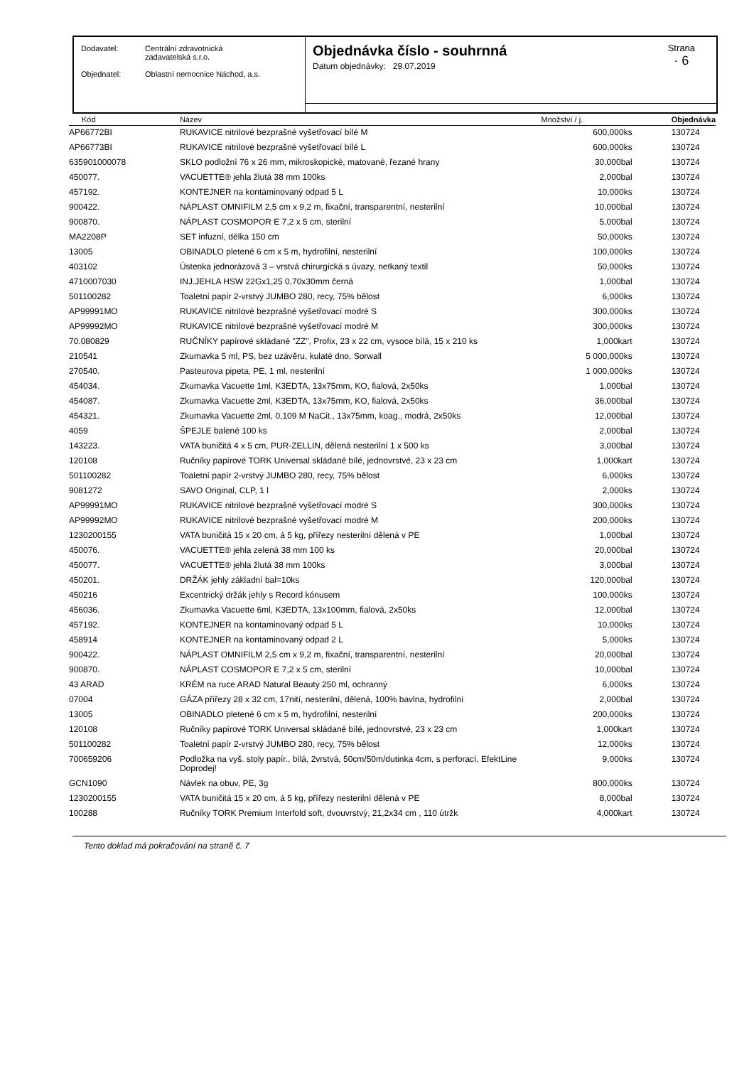| Dodavatel: | Centrální zdravotnická zadavatelská s.r.o. |
| Objednatel: | Oblastní nemocnice Náchod, a.s. |
Objednávka číslo - souhrnná
Datum objednávky: 29.07.2019
Strana
· 6
| Kód | Název | Množství / j. | Objednávka |
| --- | --- | --- | --- |
| AP66772BI | RUKAVICE nitrilové bezprašné vyšetřovací bílé M | 600,000ks | 130724 |
| AP66773BI | RUKAVICE nitrilové bezprašné vyšetřovací bílé L | 600,000ks | 130724 |
| 635901000078 | SKLO podložní 76 x 26 mm, mikroskopické, matované, řezané hrany | 30,000bal | 130724 |
| 450077. | VACUETTE® jehla žlutá 38 mm 100ks | 2,000bal | 130724 |
| 457192. | KONTEJNER na kontaminovaný odpad 5 L | 10,000ks | 130724 |
| 900422. | NÁPLAST OMNIFILM 2,5 cm x 9,2 m, fixační, transparentní, nesterilní | 10,000bal | 130724 |
| 900870. | NÁPLAST COSMOPOR E 7,2 x 5 cm, sterilní | 5,000bal | 130724 |
| MA2208P | SET infuzní, délka 150 cm | 50,000ks | 130724 |
| 13005 | OBINADLO pletené 6 cm x 5 m, hydrofilní, nesterilní | 100,000ks | 130724 |
| 403102 | Ústenka jednorázová 3 – vrstvá chirurgická s úvazy, netkaný textil | 50,000ks | 130724 |
| 4710007030 | INJ.JEHLA HSW 22Gx1,25 0,70x30mm černá | 1,000bal | 130724 |
| 501100282 | Toaletní papír 2-vrstvý JUMBO 280, recy, 75% bělost | 6,000ks | 130724 |
| AP99991MO | RUKAVICE nitrilové bezprašné vyšetřovací modré S | 300,000ks | 130724 |
| AP99992MO | RUKAVICE nitrilové bezprašné vyšetřovací modré M | 300,000ks | 130724 |
| 70.080829 | RUČNÍKY papírové skládané "ZZ", Profix, 23 x 22 cm, vysoce bílá, 15 x 210 ks | 1,000kart | 130724 |
| 210541 | Zkumavka 5 ml, PS, bez uzávěru, kulaté dno, Sorwall | 5 000,000ks | 130724 |
| 270540. | Pasteurova pipeta, PE, 1 ml, nesterilní | 1 000,000ks | 130724 |
| 454034. | Zkumavka Vacuette 1ml, K3EDTA, 13x75mm, KO, fialová, 2x50ks | 1,000bal | 130724 |
| 454087. | Zkumavka Vacuette 2ml, K3EDTA, 13x75mm, KO, fialová, 2x50ks | 36,000bal | 130724 |
| 454321. | Zkumavka Vacuette 2ml, 0,109 M NaCit., 13x75mm, koag., modrá, 2x50ks | 12,000bal | 130724 |
| 4059 | ŠPEJLE balené 100 ks | 2,000bal | 130724 |
| 143223. | VATA buničitá 4 x 5 cm, PUR-ZELLIN, dělená nesterilní 1 x 500 ks | 3,000bal | 130724 |
| 120108 | Ručníky papírové TORK Universal skládané bílé, jednovrstvé, 23 x 23 cm | 1,000kart | 130724 |
| 501100282 | Toaletní papír 2-vrstvý JUMBO 280, recy, 75% bělost | 6,000ks | 130724 |
| 9081272 | SAVO Original, CLP, 1 l | 2,000ks | 130724 |
| AP99991MO | RUKAVICE nitrilové bezprašné vyšetřovací modré S | 300,000ks | 130724 |
| AP99992MO | RUKAVICE nitrilové bezprašné vyšetřovací modré M | 200,000ks | 130724 |
| 1230200155 | VATA buničitá 15 x 20 cm, á 5 kg, přířezy nesterilní dělená v PE | 1,000bal | 130724 |
| 450076. | VACUETTE® jehla zelená 38 mm 100 ks | 20,000bal | 130724 |
| 450077. | VACUETTE® jehla žlutá 38 mm 100ks | 3,000bal | 130724 |
| 450201. | DRŽÁK jehly základní bal=10ks | 120,000bal | 130724 |
| 450216 | Excentrický držák jehly s Record kónusem | 100,000ks | 130724 |
| 456036. | Zkumavka Vacuette 6ml, K3EDTA, 13x100mm, fialová, 2x50ks | 12,000bal | 130724 |
| 457192. | KONTEJNER na kontaminovaný odpad 5 L | 10,000ks | 130724 |
| 458914 | KONTEJNER na kontaminovaný odpad 2 L | 5,000ks | 130724 |
| 900422. | NÁPLAST OMNIFILM 2,5 cm x 9,2 m, fixační, transparentní, nesterilní | 20,000bal | 130724 |
| 900870. | NÁPLAST COSMOPOR E 7,2 x 5 cm, sterilní | 10,000bal | 130724 |
| 43 ARAD | KRÉM na ruce ARAD Natural Beauty 250 ml, ochranný | 6,000ks | 130724 |
| 07004 | GÁZA přířezy 28 x 32 cm, 17nití, nesterilní, dělená, 100% bavlna, hydrofilní | 2,000bal | 130724 |
| 13005 | OBINADLO pletené 6 cm x 5 m, hydrofilní, nesterilní | 200,000ks | 130724 |
| 120108 | Ručníky papírové TORK Universal skládané bílé, jednovrstvé, 23 x 23 cm | 1,000kart | 130724 |
| 501100282 | Toaletní papír 2-vrstvý JUMBO 280, recy, 75% bělost | 12,000ks | 130724 |
| 700659206 | Podložka na vyš. stoly papír., bílá, 2vrstvá, 50cm/50m/dutinka 4cm, s perforací, EfektLine Doprodej! | 9,000ks | 130724 |
| GCN1090 | Návlek na obuv, PE, 3g | 800,000ks | 130724 |
| 1230200155 | VATA buničitá 15 x 20 cm, á 5 kg, přířezy nesterilní dělená v PE | 8,000bal | 130724 |
| 100288 | Ručníky TORK Premium Interfold soft, dvouvrstvý, 21,2x34 cm , 110 útržk | 4,000kart | 130724 |
Tento doklad má pokračování na straně č. 7